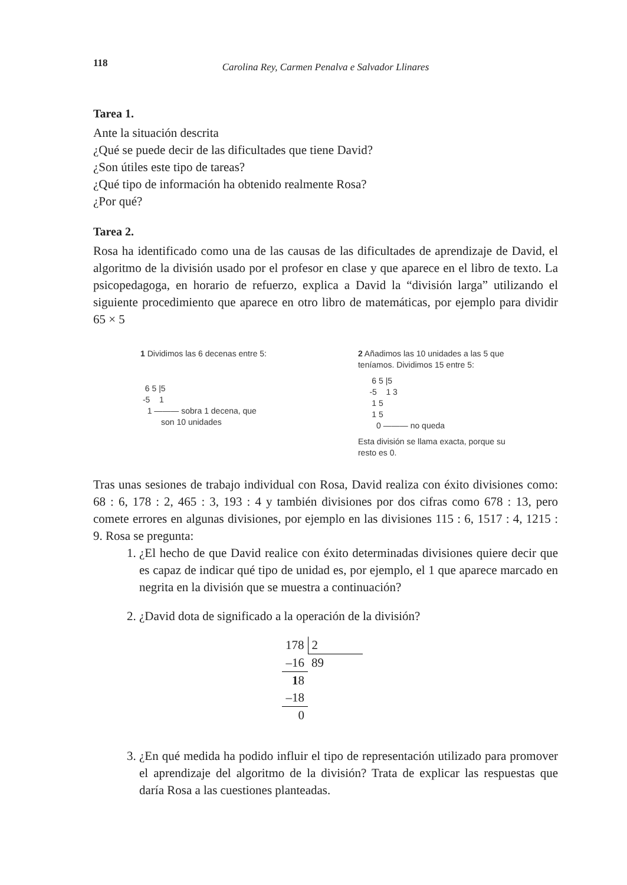118
Carolina Rey, Carmen Penalva e Salvador Llinares
Tarea 1.
Ante la situación descrita
¿Qué se puede decir de las dificultades que tiene David?
¿Son útiles este tipo de tareas?
¿Qué tipo de información ha obtenido realmente Rosa?
¿Por qué?
Tarea 2.
Rosa ha identificado como una de las causas de las dificultades de aprendizaje de David, el algoritmo de la división usado por el profesor en clase y que aparece en el libro de texto. La psicopedagoga, en horario de refuerzo, explica a David la “división larga” utilizando el siguiente procedimiento que aparece en otro libro de matemáticas, por ejemplo para dividir 65 × 5
1 Dividimos las 6 decenas entre 5:
  6 5 |5
 -5    1
   1 ——— sobra 1 decena, que
         son 10 unidades
2 Añadimos las 10 unidades a las 5 que
teníamos. Dividimos 15 entre 5:
      6 5 |5
     -5    1 3
      1 5
      1 5
        0 ——— no queda
Esta división se llama exacta, porque su
resto es 0.
Tras unas sesiones de trabajo individual con Rosa, David realiza con éxito divisiones como: 68 : 6, 178 : 2, 465 : 3, 193 : 4 y también divisiones por dos cifras como 678 : 13, pero comete errores en algunas divisiones, por ejemplo en las divisiones 115 : 6, 1517 : 4, 1215 : 9. Rosa se pregunta:
1. ¿El hecho de que David realice con éxito determinadas divisiones quiere decir que es capaz de indicar qué tipo de unidad es, por ejemplo, el 1 que aparece marcado en negrita en la división que se muestra a continuación?
2. ¿David dota de significado a la operación de la división?
| 178 | 2 |
| –16 | 89 |
| 1 8 | |
| –18 | |
| 0 | |
3. ¿En qué medida ha podido influir el tipo de representación utilizado para promover el aprendizaje del algoritmo de la división? Trata de explicar las respuestas que daría Rosa a las cuestiones planteadas.